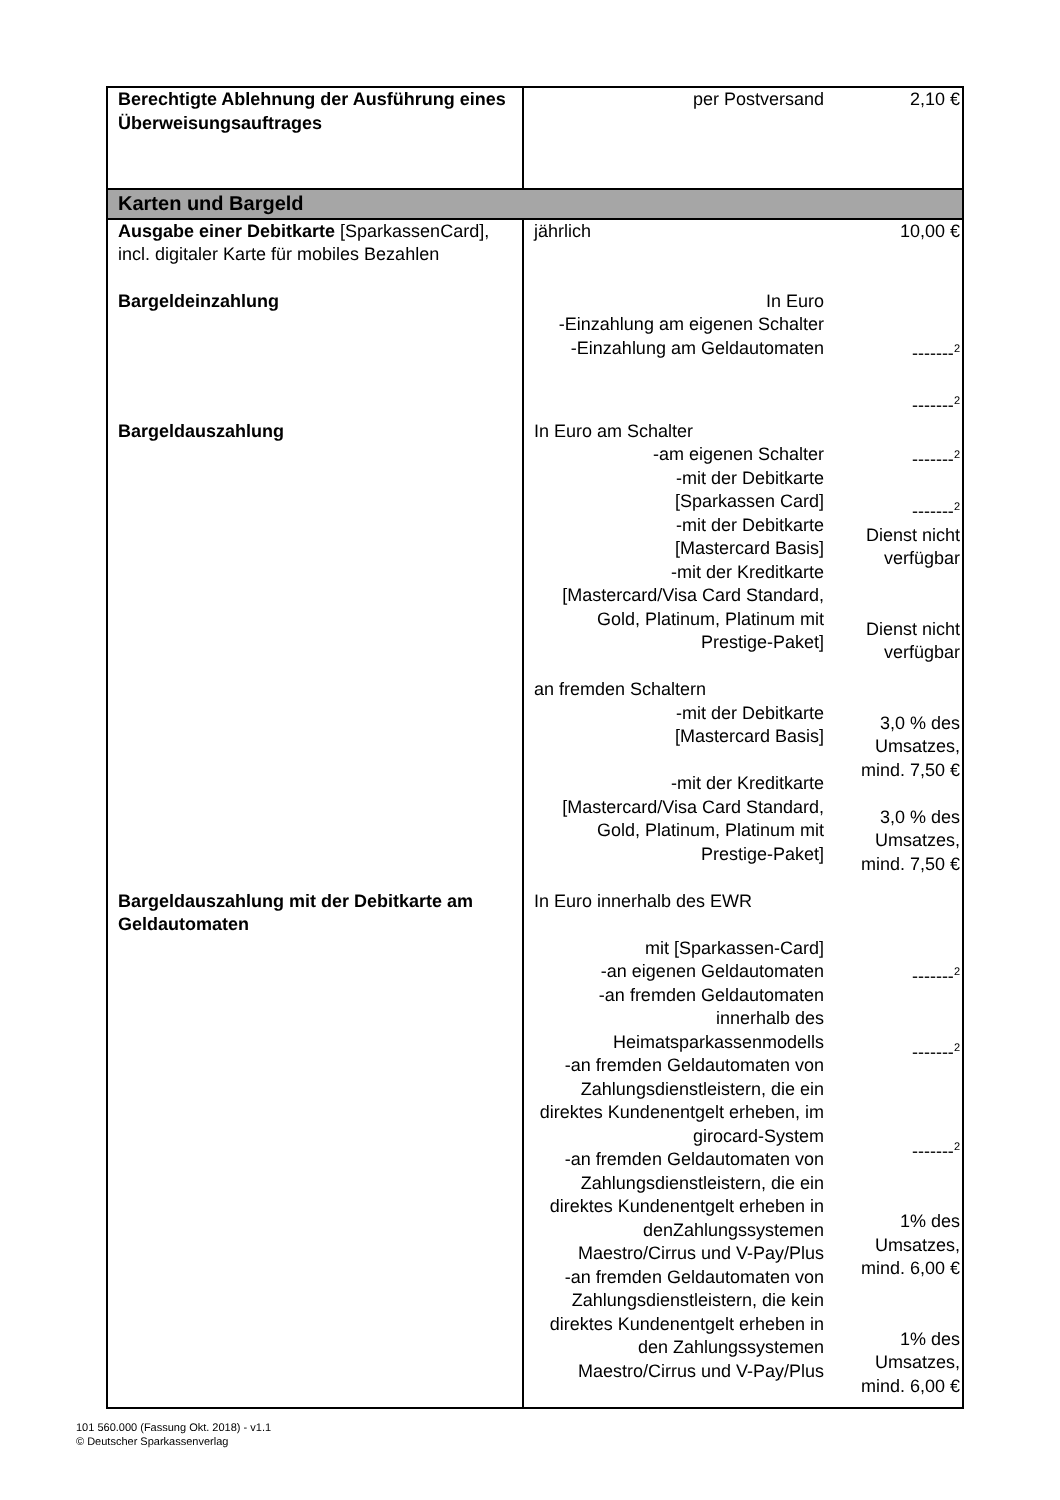| Berechtigte Ablehnung der Ausführung eines Überweisungsauftrages | per Postversand | 2,10 € |
| Karten und Bargeld | | |
| Ausgabe einer Debitkarte [SparkassenCard], incl. digitaler Karte für mobiles Bezahlen | jährlich | 10,00 € |
| Bargeldeinzahlung | In Euro -Einzahlung am eigenen Schalter -Einzahlung am Geldautomaten | -------<sup>2</sup> -------<sup>2</sup> |
| Bargeldauszahlung | In Euro am Schalter -am eigenen Schalter -mit der Debitkarte [Sparkassen Card] -mit der Debitkarte [Mastercard Basis] -mit der Kreditkarte [Mastercard/Visa Card Standard, Gold, Platinum, Platinum mit Prestige-Paket] an fremden Schaltern -mit der Debitkarte [Mastercard Basis] -mit der Kreditkarte [Mastercard/Visa Card Standard, Gold, Platinum, Platinum mit Prestige-Paket] | -------<sup>2</sup> -------<sup>2</sup> Dienst nicht verfügbar Dienst nicht verfügbar 3,0 % des Umsatzes, mind. 7,50 € 3,0 % des Umsatzes, mind. 7,50 € |
| Bargeldauszahlung mit der Debitkarte am Geldautomaten | In Euro innerhalb des EWR mit [Sparkassen-Card] -an eigenen Geldautomaten -an fremden Geldautomaten innerhalb des Heimatsparkassenmodells -an fremden Geldautomaten von Zahlungsdienstleistern, die ein direktes Kundenentgelt erheben, im girocard-System -an fremden Geldautomaten von Zahlungsdienstleistern, die ein direktes Kundenentgelt erheben in denZahlungssystemen Maestro/Cirrus und V-Pay/Plus -an fremden Geldautomaten von Zahlungsdienstleistern, die kein direktes Kundenentgelt erheben in den Zahlungssystemen Maestro/Cirrus und V-Pay/Plus | -------<sup>2</sup> -------<sup>2</sup> -------<sup>2</sup> 1% des Umsatzes, mind. 6,00 € 1% des Umsatzes, mind. 6,00 € |
101 560.000 (Fassung Okt. 2018) - v1.1
© Deutscher Sparkassenverlag